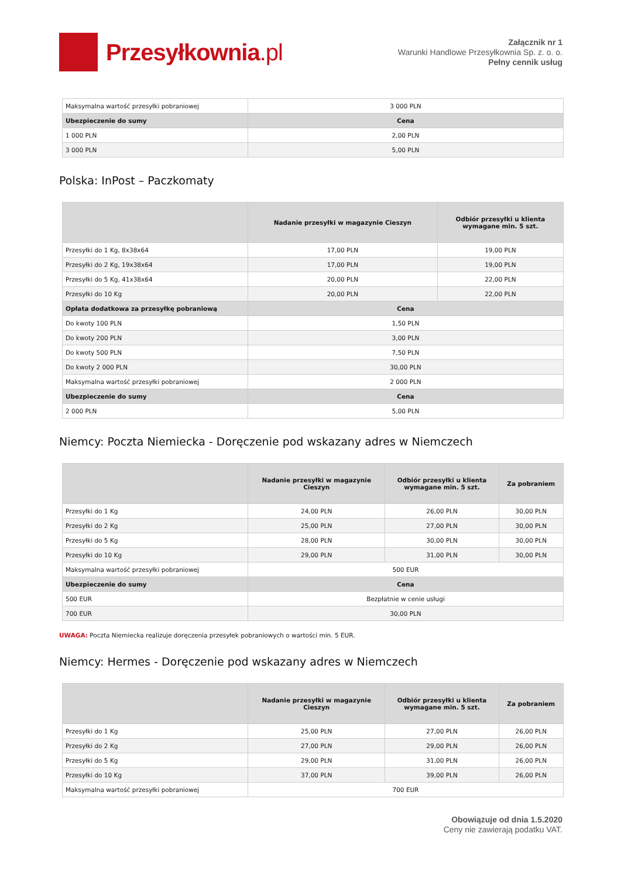Przesyłkownia.pl
Załącznik nr 1
Warunki Handlowe Przesyłkownia Sp. z. o. o.
Pełny cennik usług
| Maksymalna wartość przesyłki pobraniowej | 3 000 PLN |
| Ubezpieczenie do sumy | Cena |
| 1 000 PLN | 2,00 PLN |
| 3 000 PLN | 5,00 PLN |
Polska: InPost – Paczkomaty
| | Nadanie przesyłki w magazynie Cieszyn | Odbiór przesyłki u klienta wymagane min. 5 szt. |
| --- | --- | --- |
| Przesyłki do 1 Kg, 8x38x64 | 17,00 PLN | 19,00 PLN |
| Przesyłki do 2 Kg, 19x38x64 | 17,00 PLN | 19,00 PLN |
| Przesyłki do 5 Kg, 41x38x64 | 20,00 PLN | 22,00 PLN |
| Przesyłki do 10 Kg | 20,00 PLN | 22,00 PLN |
| Opłata dodatkowa za przesyłkę pobraniową | Cena | |
| Do kwoty 100 PLN | 1,50 PLN | |
| Do kwoty 200 PLN | 3,00 PLN | |
| Do kwoty 500 PLN | 7,50 PLN | |
| Do kwoty 2 000 PLN | 30,00 PLN | |
| Maksymalna wartość przesyłki pobraniowej | 2 000 PLN | |
| Ubezpieczenie do sumy | Cena | |
| 2 000 PLN | 5,00 PLN | |
Niemcy: Poczta Niemiecka - Doręczenie pod wskazany adres w Niemczech
| | Nadanie przesyłki w magazynie Cieszyn | Odbiór przesyłki u klienta wymagane min. 5 szt. | Za pobraniem |
| --- | --- | --- | --- |
| Przesyłki do 1 Kg | 24,00 PLN | 26,00 PLN | 30,00 PLN |
| Przesyłki do 2 Kg | 25,00 PLN | 27,00 PLN | 30,00 PLN |
| Przesyłki do 5 Kg | 28,00 PLN | 30,00 PLN | 30,00 PLN |
| Przesyłki do 10 Kg | 29,00 PLN | 31,00 PLN | 30,00 PLN |
| Maksymalna wartość przesyłki pobraniowej | 500 EUR | | |
| Ubezpieczenie do sumy | Cena | | |
| 500 EUR | Bezpłatnie w cenie usługi | | |
| 700 EUR | 30,00 PLN | | |
UWAGA: Poczta Niemiecka realizuje doręczenia przesyłek pobraniowych o wartości min. 5 EUR.
Niemcy: Hermes - Doręczenie pod wskazany adres w Niemczech
| | Nadanie przesyłki w magazynie Cieszyn | Odbiór przesyłki u klienta wymagane min. 5 szt. | Za pobraniem |
| --- | --- | --- | --- |
| Przesyłki do 1 Kg | 25,00 PLN | 27,00 PLN | 26,00 PLN |
| Przesyłki do 2 Kg | 27,00 PLN | 29,00 PLN | 26,00 PLN |
| Przesyłki do 5 Kg | 29,00 PLN | 31,00 PLN | 26,00 PLN |
| Przesyłki do 10 Kg | 37,00 PLN | 39,00 PLN | 26,00 PLN |
| Maksymalna wartość przesyłki pobraniowej | 700 EUR | | |
Obowiązuje od dnia 1.5.2020
Ceny nie zawierają podatku VAT.